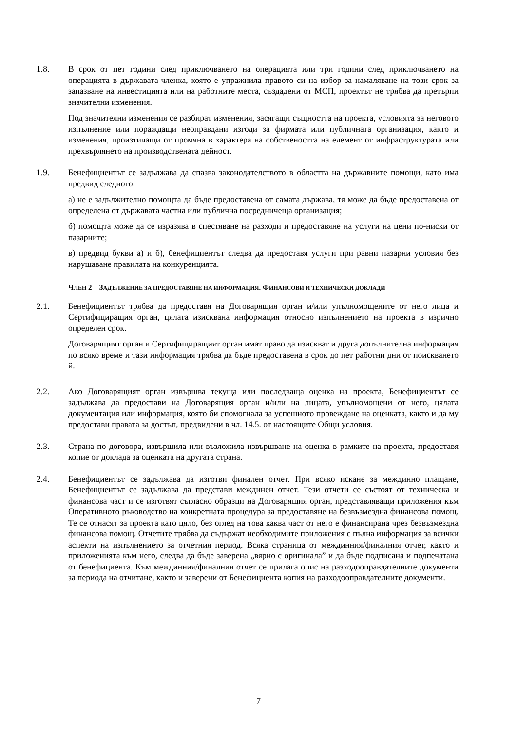1.8. В срок от пет години след приключването на операцията или три години след приключването на операцията в държавата-членка, която е упражнила правото си на избор за намаляване на този срок за запазване на инвестицията или на работните места, създадени от МСП, проектът не трябва да претърпи значителни изменения.
Под значителни изменения се разбират изменения, засягащи същността на проекта, условията за неговото изпълнение или пораждащи неоправдани изгоди за фирмата или публичната организация, както и изменения, произтичащи от промяна в характера на собствеността на елемент от инфраструктурата или прехвърлянето на производствената дейност.
1.9. Бенефициентът се задължава да спазва законодателството в областта на държавните помощи, като има предвид следното:
а) не е задължително помощта да бъде предоставена от самата държава, тя може да бъде предоставена от определена от държавата частна или публична посредничеща организация;
б) помощта може да се изразява в спестяване на разходи и предоставяне на услуги на цени по-ниски от пазарните;
в) предвид букви а) и б), бенефициентът следва да предоставя услуги при равни пазарни условия без нарушаване правилата на конкуренцията.
ЧЛЕН 2 – ЗАДЪЛЖЕНИЕ ЗА ПРЕДОСТАВЯНЕ НА ИНФОРМАЦИЯ. ФИНАНСОВИ И ТЕХНИЧЕСКИ ДОКЛАДИ
2.1. Бенефициентът трябва да предоставя на Договарящия орган и/или упълномощените от него лица и Сертифициращия орган, цялата изисквана информация относно изпълнението на проекта в изрично определен срок.
Договарящият орган и Сертифициращият орган имат право да изискват и друга допълнителна информация по всяко време и тази информация трябва да бъде предоставена в срок до пет работни дни от поискването й.
2.2. Ако Договарящият орган извършва текуща или последваща оценка на проекта, Бенефициентът се задължава да предостави на Договарящия орган и/или на лицата, упълномощени от него, цялата документация или информация, която би спомогнала за успешното провеждане на оценката, както и да му предостави правата за достъп, предвидени в чл. 14.5. от настоящите Общи условия.
2.3. Страна по договора, извършила или възложила извършване на оценка в рамките на проекта, предоставя копие от доклада за оценката на другата страна.
2.4. Бенефициентът се задължава да изготви финален отчет. При всяко искане за междинно плащане, Бенефициентът се задължава да представи междинен отчет. Тези отчети се състоят от техническа и финансова част и се изготвят съгласно образци на Договарящия орган, представляващи приложения към Оперативното ръководство на конкретната процедура за предоставяне на безвъзмездна финансова помощ. Те се отнасят за проекта като цяло, без оглед на това каква част от него е финансирана чрез безвъзмездна финансова помощ. Отчетите трябва да съдържат необходимите приложения с пълна информация за всички аспекти на изпълнението за отчетния период. Всяка страница от междинния/финалния отчет, както и приложенията към него, следва да бъде заверена „вярно с оригинала” и да бъде подписана и подпечатана от бенефициента. Към междинния/финалния отчет се прилага опис на разходооправдателните документи за периода на отчитане, както и заверени от Бенефициента копия на разходооправдателните документи.
7